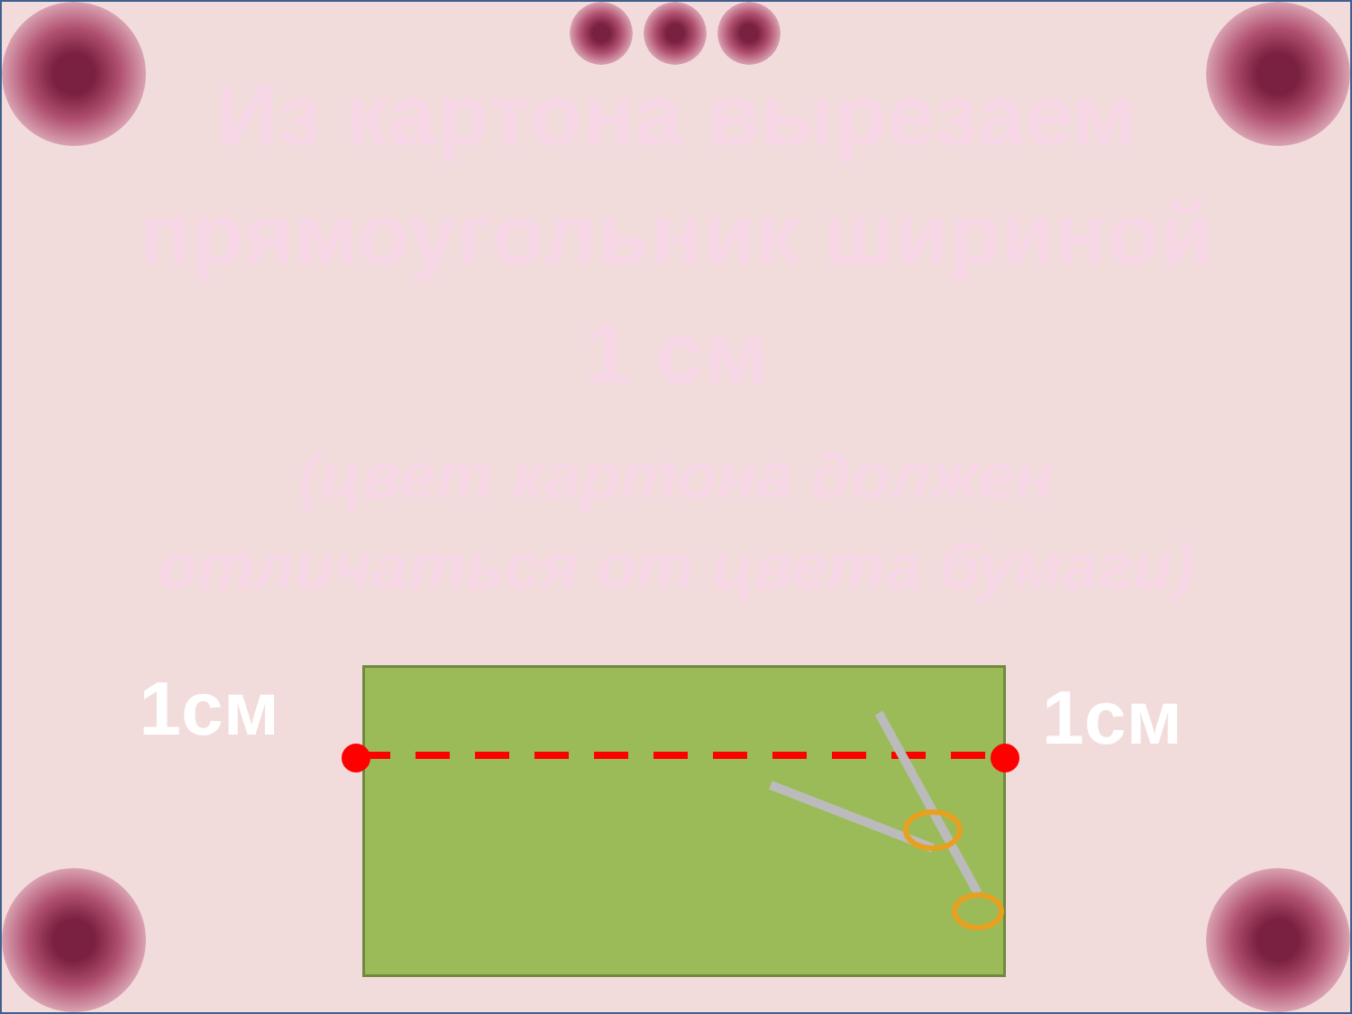Из картона вырезаем прямоугольник шириной
1 см
(цвет картона должен
отличаться от цвета бумаги)
1см
1см